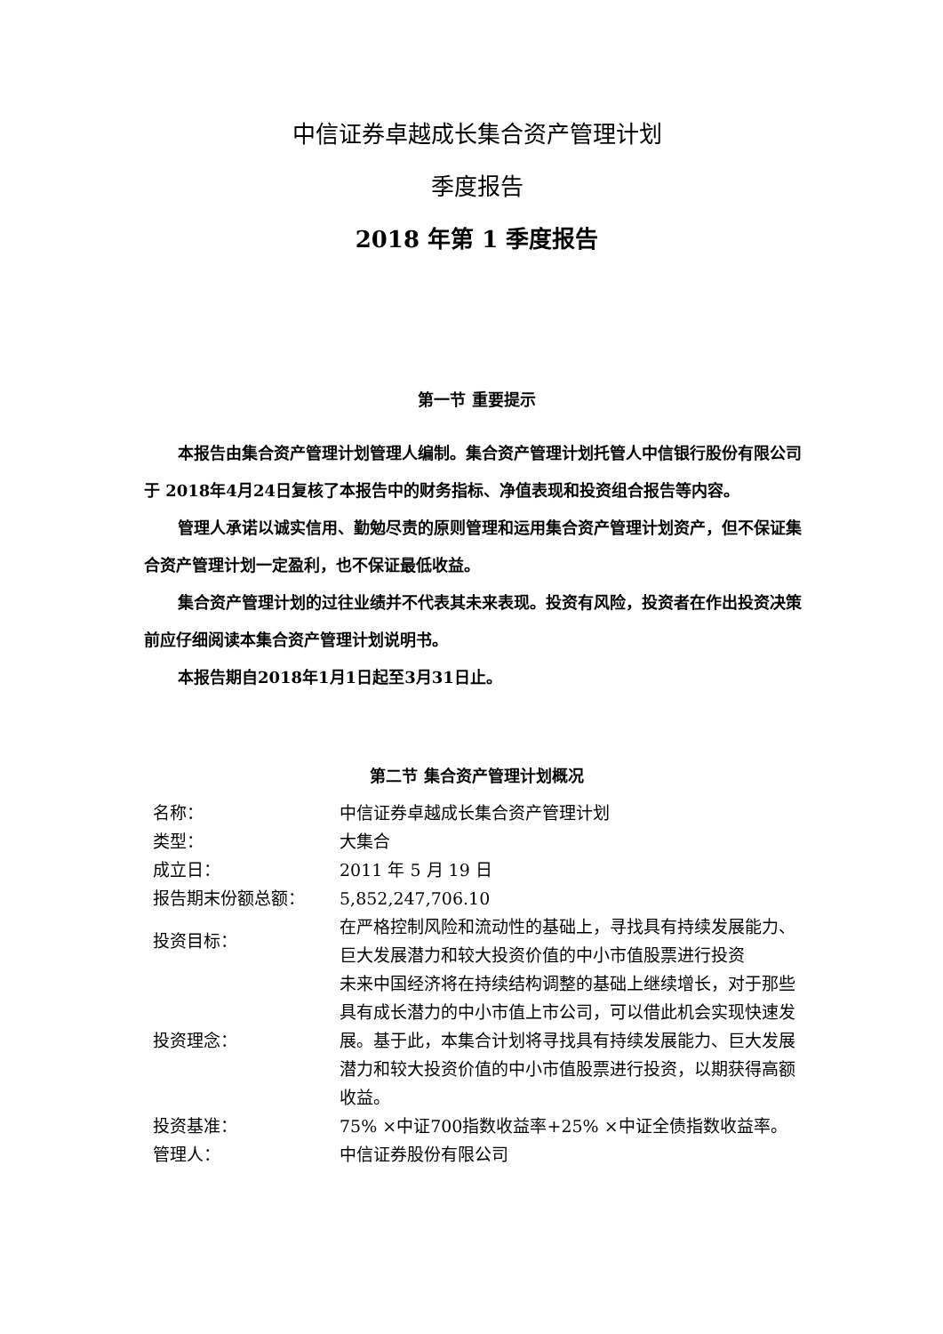中信证券卓越成长集合资产管理计划
季度报告
2018 年第 1 季度报告
第一节 重要提示
本报告由集合资产管理计划管理人编制。集合资产管理计划托管人中信银行股份有限公司于 2018年4月24日复核了本报告中的财务指标、净值表现和投资组合报告等内容。
管理人承诺以诚实信用、勤勉尽责的原则管理和运用集合资产管理计划资产，但不保证集合资产管理计划一定盈利，也不保证最低收益。
集合资产管理计划的过往业绩并不代表其未来表现。投资有风险，投资者在作出投资决策前应仔细阅读本集合资产管理计划说明书。
本报告期自2018年1月1日起至3月31日止。
第二节 集合资产管理计划概况
| 名称： | 中信证券卓越成长集合资产管理计划 |
| 类型： | 大集合 |
| 成立日： | 2011 年 5 月 19 日 |
| 报告期末份额总额： | 5,852,247,706.10 |
| 投资目标： | 在严格控制风险和流动性的基础上，寻找具有持续发展能力、巨大发展潜力和较大投资价值的中小市值股票进行投资 |
| 投资理念： | 未来中国经济将在持续结构调整的基础上继续增长，对于那些具有成长潜力的中小市值上市公司，可以借此机会实现快速发展。基于此，本集合计划将寻找具有持续发展能力、巨大发展潜力和较大投资价值的中小市值股票进行投资，以期获得高额收益。 |
| 投资基准： | 75% ×中证700指数收益率+25% ×中证全债指数收益率。 |
| 管理人： | 中信证券股份有限公司 |